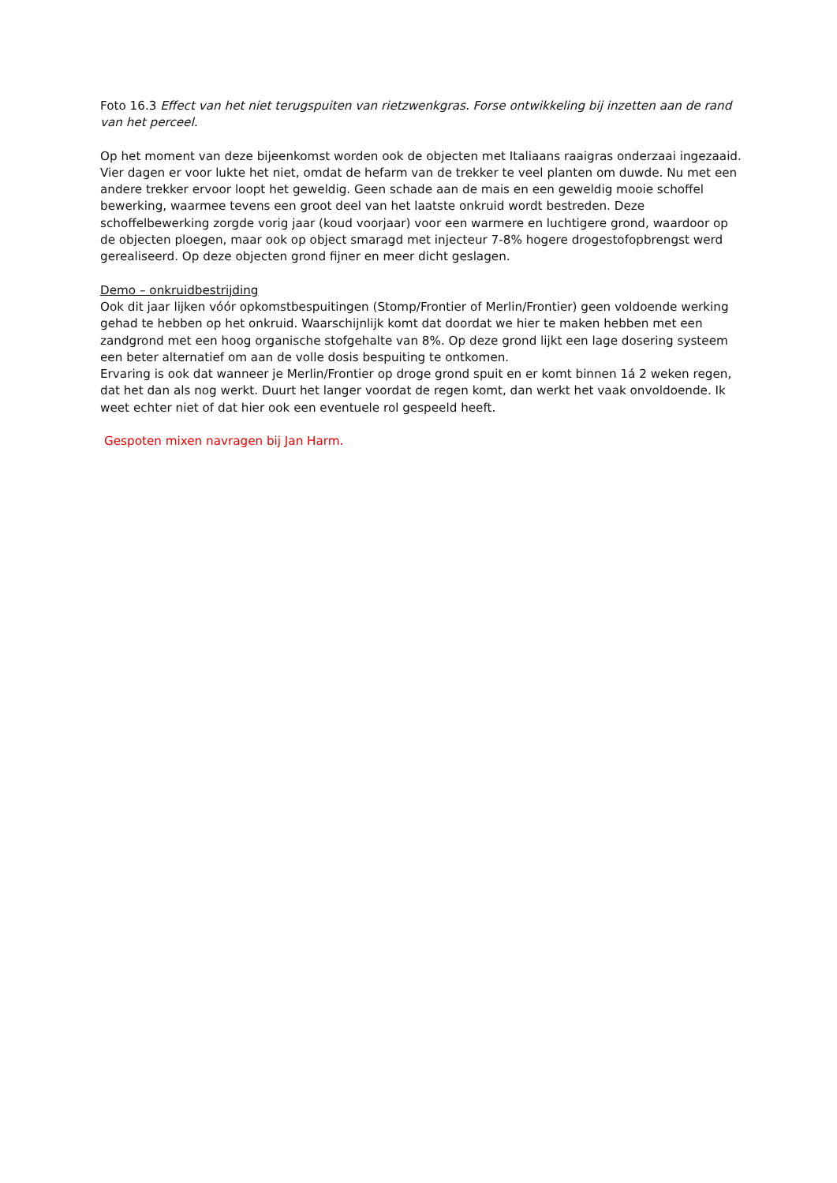Foto 16.3 Effect van het niet terugspuiten van rietzwenkgras. Forse ontwikkeling bij inzetten aan de rand van het perceel.
Op het moment van deze bijeenkomst worden ook de objecten met Italiaans raaigras onderzaai ingezaaid. Vier dagen er voor lukte het niet, omdat de hefarm van de trekker te veel planten om duwde. Nu met een andere trekker ervoor loopt het geweldig. Geen schade aan de mais en een geweldig mooie schoffel bewerking, waarmee tevens een groot deel van het laatste onkruid wordt bestreden. Deze schoffelbewerking zorgde vorig jaar (koud voorjaar) voor een warmere en luchtigere grond, waardoor op de objecten ploegen, maar ook op object smaragd met injecteur 7-8% hogere drogestofopbrengst werd gerealiseerd. Op deze objecten grond fijner en meer dicht geslagen.
Demo – onkruidbestrijding
Ook dit jaar lijken vóór opkomstbespuitingen (Stomp/Frontier of Merlin/Frontier) geen voldoende werking gehad te hebben op het onkruid. Waarschijnlijk komt dat doordat we hier te maken hebben met een zandgrond met een hoog organische stofgehalte van 8%. Op deze grond lijkt een lage dosering systeem een beter alternatief om aan de volle dosis bespuiting te ontkomen.
Ervaring is ook dat wanneer je Merlin/Frontier op droge grond spuit en er komt binnen 1á 2 weken regen, dat het dan als nog werkt. Duurt het langer voordat de regen komt, dan werkt het vaak onvoldoende. Ik weet echter niet of dat hier ook een eventuele rol gespeeld heeft.
Gespoten mixen navragen bij Jan Harm.